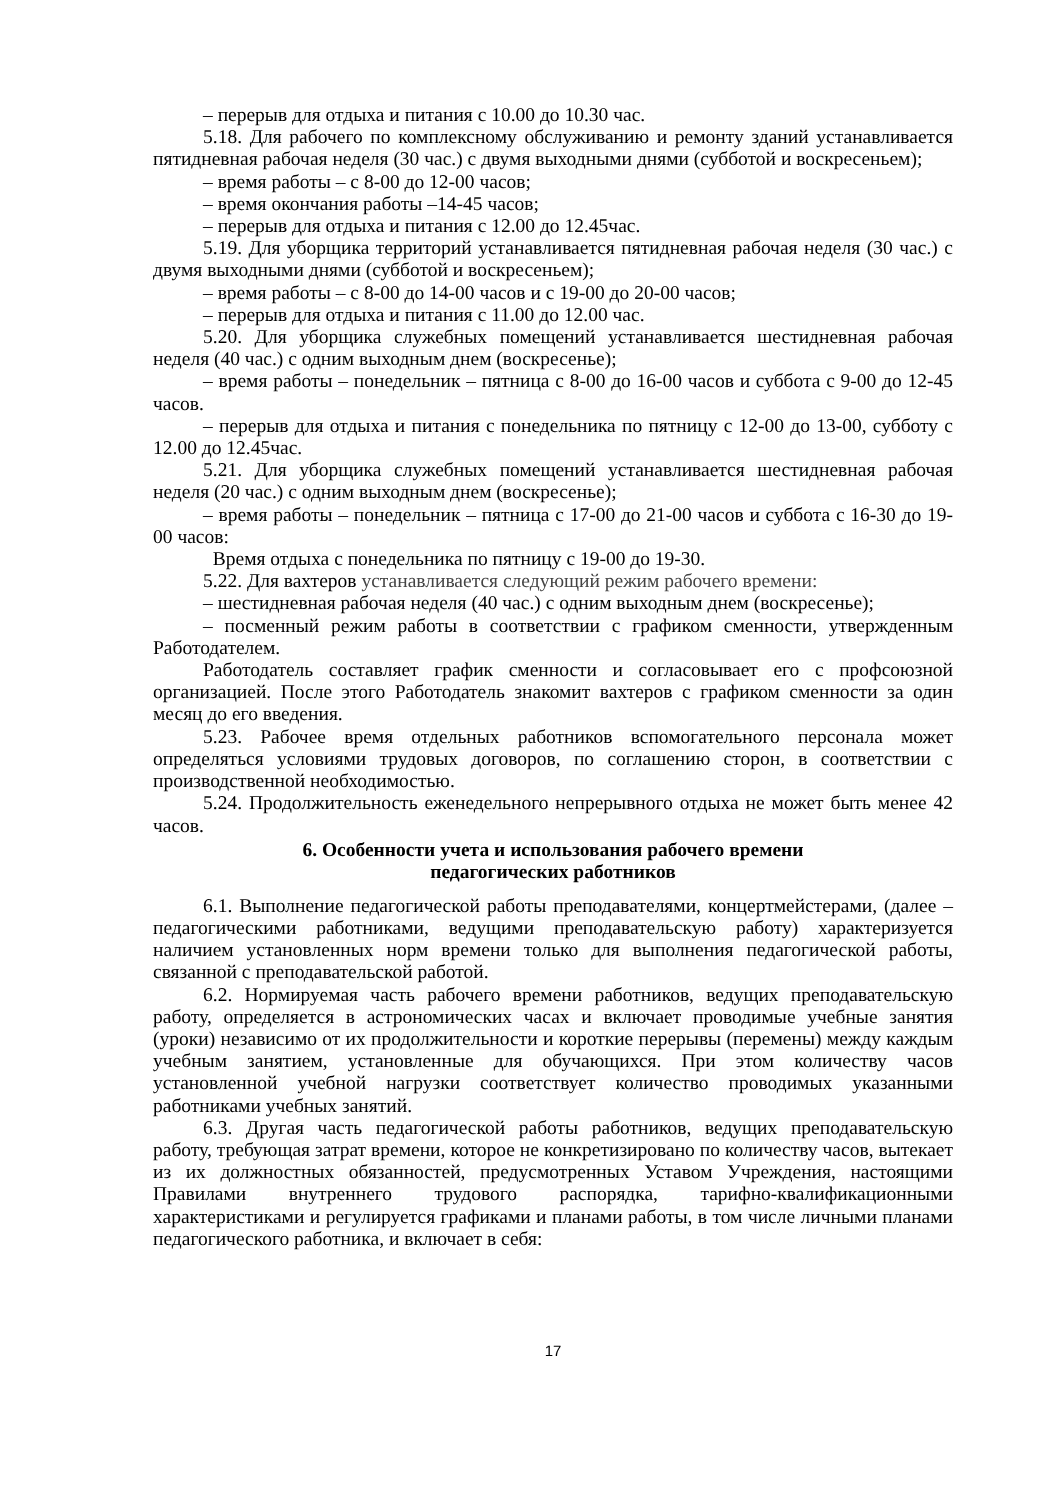– перерыв для отдыха и питания с 10.00 до 10.30 час.
5.18. Для рабочего по комплексному обслуживанию и ремонту зданий устанавливается пятидневная рабочая неделя (30 час.) с двумя выходными днями (субботой и воскресеньем);
– время работы – с 8-00 до 12-00 часов;
– время окончания работы –14-45 часов;
– перерыв для отдыха и питания с 12.00 до 12.45час.
5.19. Для уборщика территорий устанавливается пятидневная рабочая неделя (30 час.) с двумя выходными днями (субботой и воскресеньем);
– время работы – с 8-00 до 14-00 часов и с 19-00 до 20-00 часов;
– перерыв для отдыха и питания с 11.00 до 12.00 час.
5.20. Для уборщика служебных помещений устанавливается шестидневная рабочая неделя (40 час.) с одним выходным днем (воскресенье);
– время работы – понедельник – пятница с 8-00 до 16-00 часов и суббота с 9-00 до 12-45 часов.
– перерыв для отдыха и питания с понедельника по пятницу с 12-00 до 13-00, субботу с 12.00 до 12.45час.
5.21. Для уборщика служебных помещений устанавливается шестидневная рабочая неделя (20 час.) с одним выходным днем (воскресенье);
– время работы – понедельник – пятница с 17-00 до 21-00 часов и суббота с 16-30 до 19-00 часов:
Время отдыха с понедельника по пятницу с 19-00 до 19-30.
5.22. Для вахтеров устанавливается следующий режим рабочего времени:
– шестидневная рабочая неделя (40 час.) с одним выходным днем (воскресенье);
– посменный режим работы в соответствии с графиком сменности, утвержденным Работодателем.
Работодатель составляет график сменности и согласовывает его с профсоюзной организацией. После этого Работодатель знакомит вахтеров с графиком сменности за один месяц до его введения.
5.23. Рабочее время отдельных работников вспомогательного персонала может определяться условиями трудовых договоров, по соглашению сторон, в соответствии с производственной необходимостью.
5.24. Продолжительность еженедельного непрерывного отдыха не может быть менее 42 часов.
6. Особенности учета и использования рабочего времени
педагогических работников
6.1. Выполнение педагогической работы преподавателями, концертмейстерами, (далее – педагогическими работниками, ведущими преподавательскую работу) характеризуется наличием установленных норм времени только для выполнения педагогической работы, связанной с преподавательской работой.
6.2. Нормируемая часть рабочего времени работников, ведущих преподавательскую работу, определяется в астрономических часах и включает проводимые учебные занятия (уроки) независимо от их продолжительности и короткие перерывы (перемены) между каждым учебным занятием, установленные для обучающихся. При этом количеству часов установленной учебной нагрузки соответствует количество проводимых указанными работниками учебных занятий.
6.3. Другая часть педагогической работы работников, ведущих преподавательскую работу, требующая затрат времени, которое не конкретизировано по количеству часов, вытекает из их должностных обязанностей, предусмотренных Уставом Учреждения, настоящими Правилами внутреннего трудового распорядка, тарифно-квалификационными характеристиками и регулируется графиками и планами работы, в том числе личными планами педагогического работника, и включает в себя:
17